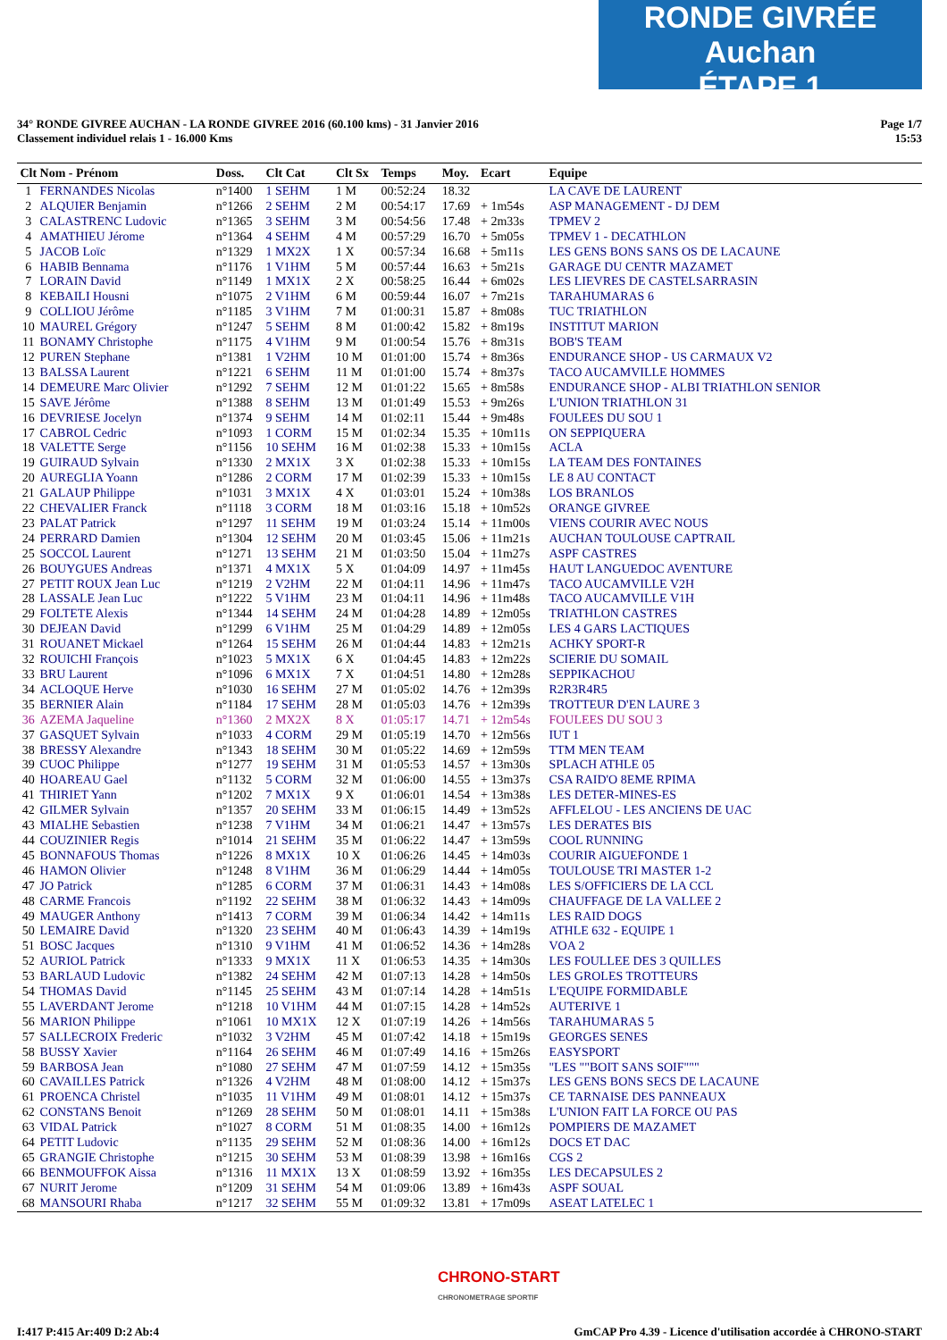RONDE GIVRÉE Auchan
ÉTAPE 1
34° RONDE GIVREE AUCHAN - LA RONDE GIVREE 2016 (60.100 kms) - 31 Janvier 2016
Classement individuel relais 1 - 16.000 Kms
Page 1/7
15:53
| Clt | Nom - Prénom | Doss. | Clt Cat | Clt Sx | Temps | Moy. | Ecart | Equipe |
| --- | --- | --- | --- | --- | --- | --- | --- | --- |
| 1 | FERNANDES Nicolas | n°1400 | 1 SEHM | 1 M | 00:52:24 | 18.32 | | LA CAVE DE LAURENT |
| 2 | ALQUIER Benjamin | n°1266 | 2 SEHM | 2 M | 00:54:17 | 17.69 | + 1m54s | ASP MANAGEMENT - DJ DEM |
| 3 | CALASTRENC Ludovic | n°1365 | 3 SEHM | 3 M | 00:54:56 | 17.48 | + 2m33s | TPMEV 2 |
| 4 | AMATHIEU Jérome | n°1364 | 4 SEHM | 4 M | 00:57:29 | 16.70 | + 5m05s | TPMEV 1 - DECATHLON |
| 5 | JACOB Loïc | n°1329 | 1 MX2X | 1 X | 00:57:34 | 16.68 | + 5m11s | LES GENS BONS SANS OS DE LACAUNE |
| 6 | HABIB Bennama | n°1176 | 1 V1HM | 5 M | 00:57:44 | 16.63 | + 5m21s | GARAGE DU CENTR MAZAMET |
| 7 | LORAIN David | n°1149 | 1 MX1X | 2 X | 00:58:25 | 16.44 | + 6m02s | LES LIEVRES DE CASTELSARRASIN |
| 8 | KEBAILI Housni | n°1075 | 2 V1HM | 6 M | 00:59:44 | 16.07 | + 7m21s | TARAHUMARAS 6 |
| 9 | COLLIOU Jérôme | n°1185 | 3 V1HM | 7 M | 01:00:31 | 15.87 | + 8m08s | TUC TRIATHLON |
| 10 | MAUREL Grégory | n°1247 | 5 SEHM | 8 M | 01:00:42 | 15.82 | + 8m19s | INSTITUT MARION |
| 11 | BONAMY Christophe | n°1175 | 4 V1HM | 9 M | 01:00:54 | 15.76 | + 8m31s | BOB'S TEAM |
| 12 | PUREN Stephane | n°1381 | 1 V2HM | 10 M | 01:01:00 | 15.74 | + 8m36s | ENDURANCE SHOP - US CARMAUX V2 |
| 13 | BALSSA Laurent | n°1221 | 6 SEHM | 11 M | 01:01:00 | 15.74 | + 8m37s | TACO AUCAMVILLE HOMMES |
| 14 | DEMEURE Marc Olivier | n°1292 | 7 SEHM | 12 M | 01:01:22 | 15.65 | + 8m58s | ENDURANCE SHOP - ALBI TRIATHLON SENIOR |
| 15 | SAVE Jérôme | n°1388 | 8 SEHM | 13 M | 01:01:49 | 15.53 | + 9m26s | L'UNION TRIATHLON 31 |
| 16 | DEVRIESE Jocelyn | n°1374 | 9 SEHM | 14 M | 01:02:11 | 15.44 | + 9m48s | FOULEES DU SOU 1 |
| 17 | CABROL Cedric | n°1093 | 1 CORM | 15 M | 01:02:34 | 15.35 | + 10m11s | ON SEPPIQUERA |
| 18 | VALETTE Serge | n°1156 | 10 SEHM | 16 M | 01:02:38 | 15.33 | + 10m15s | ACLA |
| 19 | GUIRAUD Sylvain | n°1330 | 2 MX1X | 3 X | 01:02:38 | 15.33 | + 10m15s | LA TEAM DES FONTAINES |
| 20 | AUREGLIA Yoann | n°1286 | 2 CORM | 17 M | 01:02:39 | 15.33 | + 10m15s | LE 8 AU CONTACT |
| 21 | GALAUP Philippe | n°1031 | 3 MX1X | 4 X | 01:03:01 | 15.24 | + 10m38s | LOS BRANLOS |
| 22 | CHEVALIER Franck | n°1118 | 3 CORM | 18 M | 01:03:16 | 15.18 | + 10m52s | ORANGE GIVREE |
| 23 | PALAT Patrick | n°1297 | 11 SEHM | 19 M | 01:03:24 | 15.14 | + 11m00s | VIENS COURIR AVEC NOUS |
| 24 | PERRARD Damien | n°1304 | 12 SEHM | 20 M | 01:03:45 | 15.06 | + 11m21s | AUCHAN TOULOUSE CAPTRAIL |
| 25 | SOCCOL Laurent | n°1271 | 13 SEHM | 21 M | 01:03:50 | 15.04 | + 11m27s | ASPF CASTRES |
| 26 | BOUYGUES Andreas | n°1371 | 4 MX1X | 5 X | 01:04:09 | 14.97 | + 11m45s | HAUT LANGUEDOC AVENTURE |
| 27 | PETIT ROUX Jean Luc | n°1219 | 2 V2HM | 22 M | 01:04:11 | 14.96 | + 11m47s | TACO AUCAMVILLE V2H |
| 28 | LASSALE Jean Luc | n°1222 | 5 V1HM | 23 M | 01:04:11 | 14.96 | + 11m48s | TACO AUCAMVILLE V1H |
| 29 | FOLTETE Alexis | n°1344 | 14 SEHM | 24 M | 01:04:28 | 14.89 | + 12m05s | TRIATHLON CASTRES |
| 30 | DEJEAN David | n°1299 | 6 V1HM | 25 M | 01:04:29 | 14.89 | + 12m05s | LES 4 GARS LACTIQUES |
| 31 | ROUANET Mickael | n°1264 | 15 SEHM | 26 M | 01:04:44 | 14.83 | + 12m21s | ACHKY SPORT-R |
| 32 | ROUICHI François | n°1023 | 5 MX1X | 6 X | 01:04:45 | 14.83 | + 12m22s | SCIERIE DU SOMAIL |
| 33 | BRU Laurent | n°1096 | 6 MX1X | 7 X | 01:04:51 | 14.80 | + 12m28s | SEPPIKACHOU |
| 34 | ACLOQUE Herve | n°1030 | 16 SEHM | 27 M | 01:05:02 | 14.76 | + 12m39s | R2R3R4R5 |
| 35 | BERNIER Alain | n°1184 | 17 SEHM | 28 M | 01:05:03 | 14.76 | + 12m39s | TROTTEUR D'EN LAURE 3 |
| 36 | AZEMA Jaqueline | n°1360 | 2 MX2X | 8 X | 01:05:17 | 14.71 | + 12m54s | FOULEES DU SOU 3 |
| 37 | GASQUET Sylvain | n°1033 | 4 CORM | 29 M | 01:05:19 | 14.70 | + 12m56s | IUT 1 |
| 38 | BRESSY Alexandre | n°1343 | 18 SEHM | 30 M | 01:05:22 | 14.69 | + 12m59s | TTM MEN TEAM |
| 39 | CUOC Philippe | n°1277 | 19 SEHM | 31 M | 01:05:53 | 14.57 | + 13m30s | SPLACH ATHLE 05 |
| 40 | HOAREAU Gael | n°1132 | 5 CORM | 32 M | 01:06:00 | 14.55 | + 13m37s | CSA RAID'O 8EME RPIMA |
| 41 | THIRIET Yann | n°1202 | 7 MX1X | 9 X | 01:06:01 | 14.54 | + 13m38s | LES DETER-MINES-ES |
| 42 | GILMER Sylvain | n°1357 | 20 SEHM | 33 M | 01:06:15 | 14.49 | + 13m52s | AFFLELOU - LES ANCIENS DE UAC |
| 43 | MIALHE Sebastien | n°1238 | 7 V1HM | 34 M | 01:06:21 | 14.47 | + 13m57s | LES DERATES BIS |
| 44 | COUZINIER Regis | n°1014 | 21 SEHM | 35 M | 01:06:22 | 14.47 | + 13m59s | COOL RUNNING |
| 45 | BONNAFOUS Thomas | n°1226 | 8 MX1X | 10 X | 01:06:26 | 14.45 | + 14m03s | COURIR AIGUEFONDE 1 |
| 46 | HAMON Olivier | n°1248 | 8 V1HM | 36 M | 01:06:29 | 14.44 | + 14m05s | TOULOUSE TRI MASTER 1-2 |
| 47 | JO Patrick | n°1285 | 6 CORM | 37 M | 01:06:31 | 14.43 | + 14m08s | LES S/OFFICIERS DE LA CCL |
| 48 | CARME Francois | n°1192 | 22 SEHM | 38 M | 01:06:32 | 14.43 | + 14m09s | CHAUFFAGE DE LA VALLEE 2 |
| 49 | MAUGER Anthony | n°1413 | 7 CORM | 39 M | 01:06:34 | 14.42 | + 14m11s | LES RAID DOGS |
| 50 | LEMAIRE David | n°1320 | 23 SEHM | 40 M | 01:06:43 | 14.39 | + 14m19s | ATHLE 632 - EQUIPE 1 |
| 51 | BOSC Jacques | n°1310 | 9 V1HM | 41 M | 01:06:52 | 14.36 | + 14m28s | VOA 2 |
| 52 | AURIOL Patrick | n°1333 | 9 MX1X | 11 X | 01:06:53 | 14.35 | + 14m30s | LES FOULLEE DES 3 QUILLES |
| 53 | BARLAUD Ludovic | n°1382 | 24 SEHM | 42 M | 01:07:13 | 14.28 | + 14m50s | LES GROLES TROTTEURS |
| 54 | THOMAS David | n°1145 | 25 SEHM | 43 M | 01:07:14 | 14.28 | + 14m51s | L'EQUIPE FORMIDABLE |
| 55 | LAVERDANT Jerome | n°1218 | 10 V1HM | 44 M | 01:07:15 | 14.28 | + 14m52s | AUTERIVE 1 |
| 56 | MARION Philippe | n°1061 | 10 MX1X | 12 X | 01:07:19 | 14.26 | + 14m56s | TARAHUMARAS 5 |
| 57 | SALLECROIX Frederic | n°1032 | 3 V2HM | 45 M | 01:07:42 | 14.18 | + 15m19s | GEORGES SENES |
| 58 | BUSSY Xavier | n°1164 | 26 SEHM | 46 M | 01:07:49 | 14.16 | + 15m26s | EASYSPORT |
| 59 | BARBOSA Jean | n°1080 | 27 SEHM | 47 M | 01:07:59 | 14.12 | + 15m35s | "LES ""BOIT SANS SOIF""" |
| 60 | CAVAILLES Patrick | n°1326 | 4 V2HM | 48 M | 01:08:00 | 14.12 | + 15m37s | LES GENS BONS SECS DE LACAUNE |
| 61 | PROENCA Christel | n°1035 | 11 V1HM | 49 M | 01:08:01 | 14.12 | + 15m37s | CE TARNAISE DES PANNEAUX |
| 62 | CONSTANS Benoit | n°1269 | 28 SEHM | 50 M | 01:08:01 | 14.11 | + 15m38s | L'UNION FAIT LA FORCE OU PAS |
| 63 | VIDAL Patrick | n°1027 | 8 CORM | 51 M | 01:08:35 | 14.00 | + 16m12s | POMPIERS DE MAZAMET |
| 64 | PETIT Ludovic | n°1135 | 29 SEHM | 52 M | 01:08:36 | 14.00 | + 16m12s | DOCS ET DAC |
| 65 | GRANGIE Christophe | n°1215 | 30 SEHM | 53 M | 01:08:39 | 13.98 | + 16m16s | CGS 2 |
| 66 | BENMOUFFOK Aissa | n°1316 | 11 MX1X | 13 X | 01:08:59 | 13.92 | + 16m35s | LES DECAPSULES 2 |
| 67 | NURIT Jerome | n°1209 | 31 SEHM | 54 M | 01:09:06 | 13.89 | + 16m43s | ASPF SOUAL |
| 68 | MANSOURI Rhaba | n°1217 | 32 SEHM | 55 M | 01:09:32 | 13.81 | + 17m09s | ASEAT LATELEC 1 |
CHRONO-START
CHRONOMETRAGE SPORTIF
I:417 P:415 Ar:409 D:2 Ab:4 GmCAP Pro 4.39 - Licence d'utilisation accordée à CHRONO-START